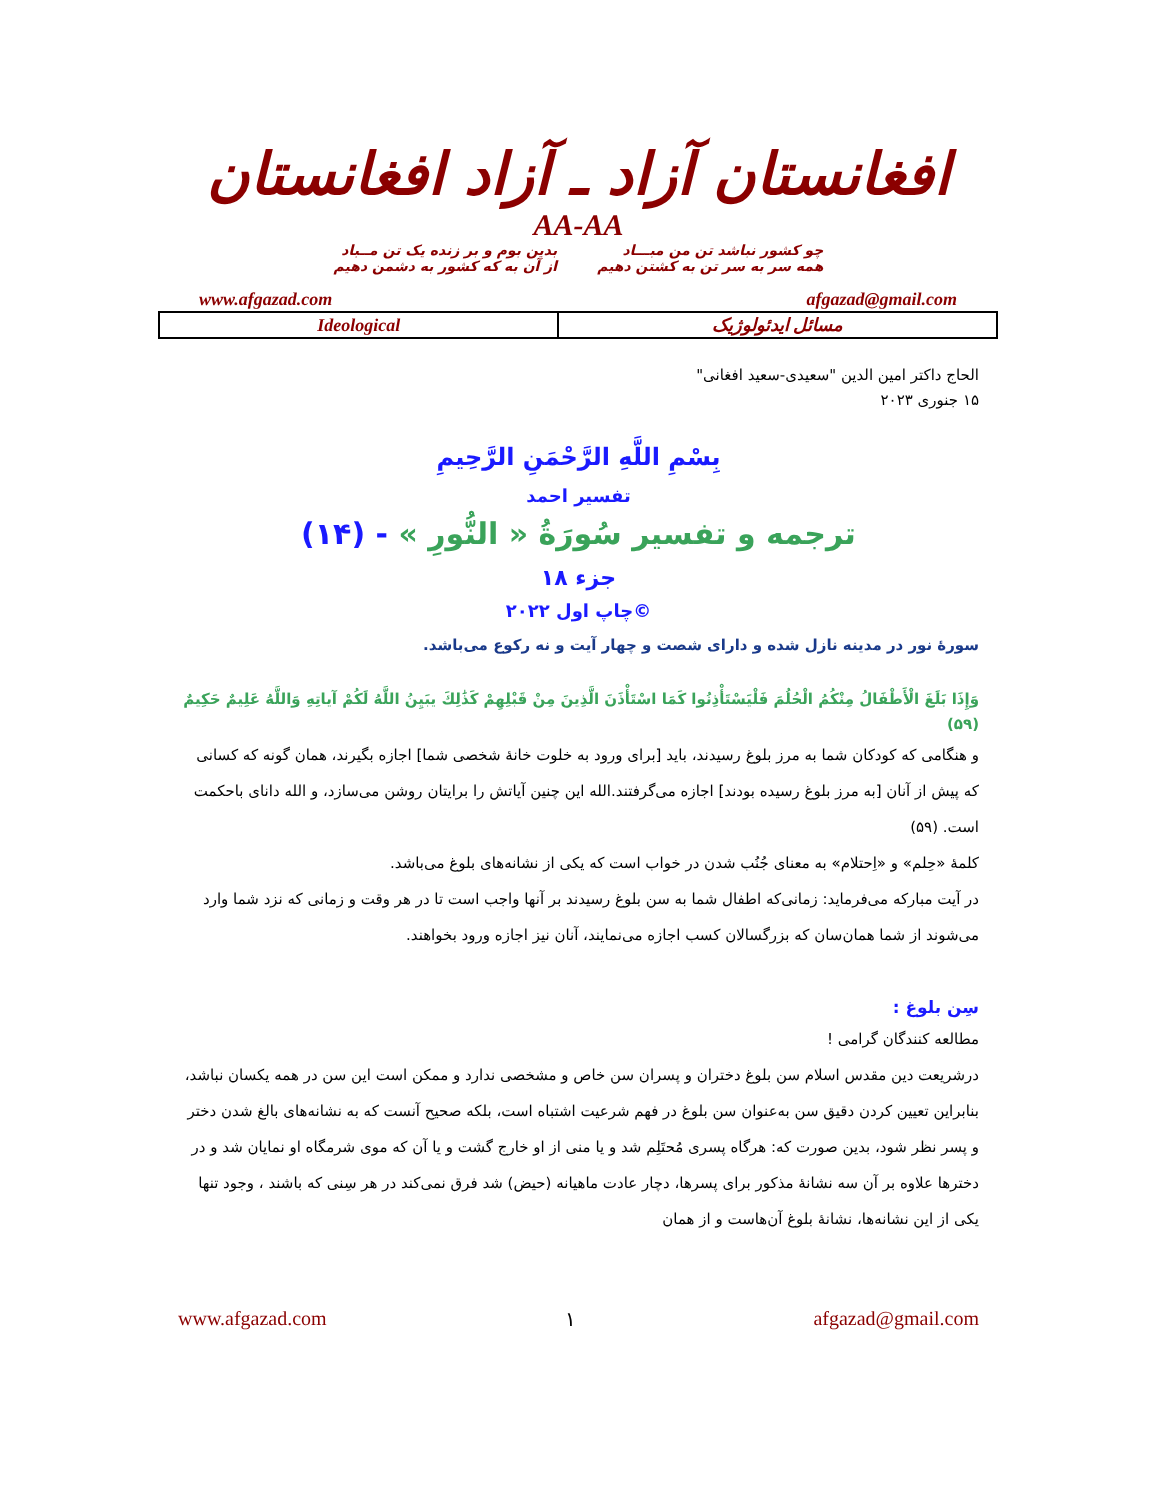افغانستان آزاد ـ آزاد افغانستان
AA-AA
چو کشور نباشد تن من مبـــاد
همه سر به سر تن به کشتن دهیم
بدین بوم و بر زنده یک تن مــباد
از آن به که کشور به دشمن دهیم
| www.afgazad.com | afgazad@gmail.com |
| Ideological | مسائل ایدئولوژیک |
الحاج داکتر امین الدین "سعیدی-سعید افغانی"
۱۵ جنوری ۲۰۲۳
بِسْمِ اللَّهِ الرَّحْمَنِ الرَّحِيمِ
تفسیر احمد
ترجمه و تفسیر سُورَةُ « النُّورِ » - (۱۴)
جزء ۱۸
چاپ اول ۲۰۲۲©
سورۀ نور در مدینه نازل شده و دارای شصت و چهار آیت و نه رکوع می‌باشد.
وَإِذَا بَلَغَ الْأَطْفَالُ مِنْكُمُ الْحُلُمَ فَلْيَسْتَأْذِنُوا كَمَا اسْتَأْذَنَ الَّذِينَ مِنْ قَبْلِهِمْ كَذَٰلِكَ يبَيِنُ اللَّهُ لَكُمْ آياتِهِ وَاللَّهُ عَلِيمٌ حَكِيمٌ (۵۹)
و هنگامی که کودکان شما به مرز بلوغ رسیدند، باید [برای ورود به خلوت خانۀ شخصی شما] اجازه بگیرند، همان گونه که کسانی که پیش از آنان [به مرز بلوغ رسیده بودند] اجازه می‌گرفتند.الله این چنین آیاتش را برایتان روشن می‌سازد، و الله دانای باحکمت است. (۵۹)
کلمۀ «حِلم» و «اِحتلام» به معنای جُنُب شدن در خواب است که یکی از نشانه‌های بلوغ می‌باشد.
در آیت مبارکه می‌فرماید: زمانی‌که اطفال شما به سن بلوغ رسیدند بر آنها واجب است تا در هر وقت و زمانی که نزد شما وارد می‌شوند از شما همان‌سان که بزرگسالان کسب اجازه می‌نمایند، آنان نیز اجازه ورود بخواهند.
سِن بلوغ :
مطالعه کنندگان گرامی !
درشریعت دین مقدس اسلام سن بلوغ دختران و پسران سن خاص و مشخصی ندارد و ممکن است این سن در همه یکسان نباشد، بنابراین تعیین کردن دقیق سن به‌عنوان سن بلوغ در فهم شرعیت اشتباه است، بلکه صحیح آنست که به نشانه‌های بالغ شدن دختر و پسر نظر شود، بدین صورت که: هرگاه پسری مُحتَلِم شد و یا منی از او خارج گشت و یا آن که موی شرمگاه او نمایان شد و در دخترها علاوه بر آن سه نشانۀ مذکور برای پسرها، دچار عادت ماهیانه (حیض) شد فرق نمی‌کند در هر سِنی که باشند ، وجود تنها یکی از این نشانه‌ها، نشانۀ بلوغ آن‌هاست و از همان
www.afgazad.com ۱ afgazad@gmail.com